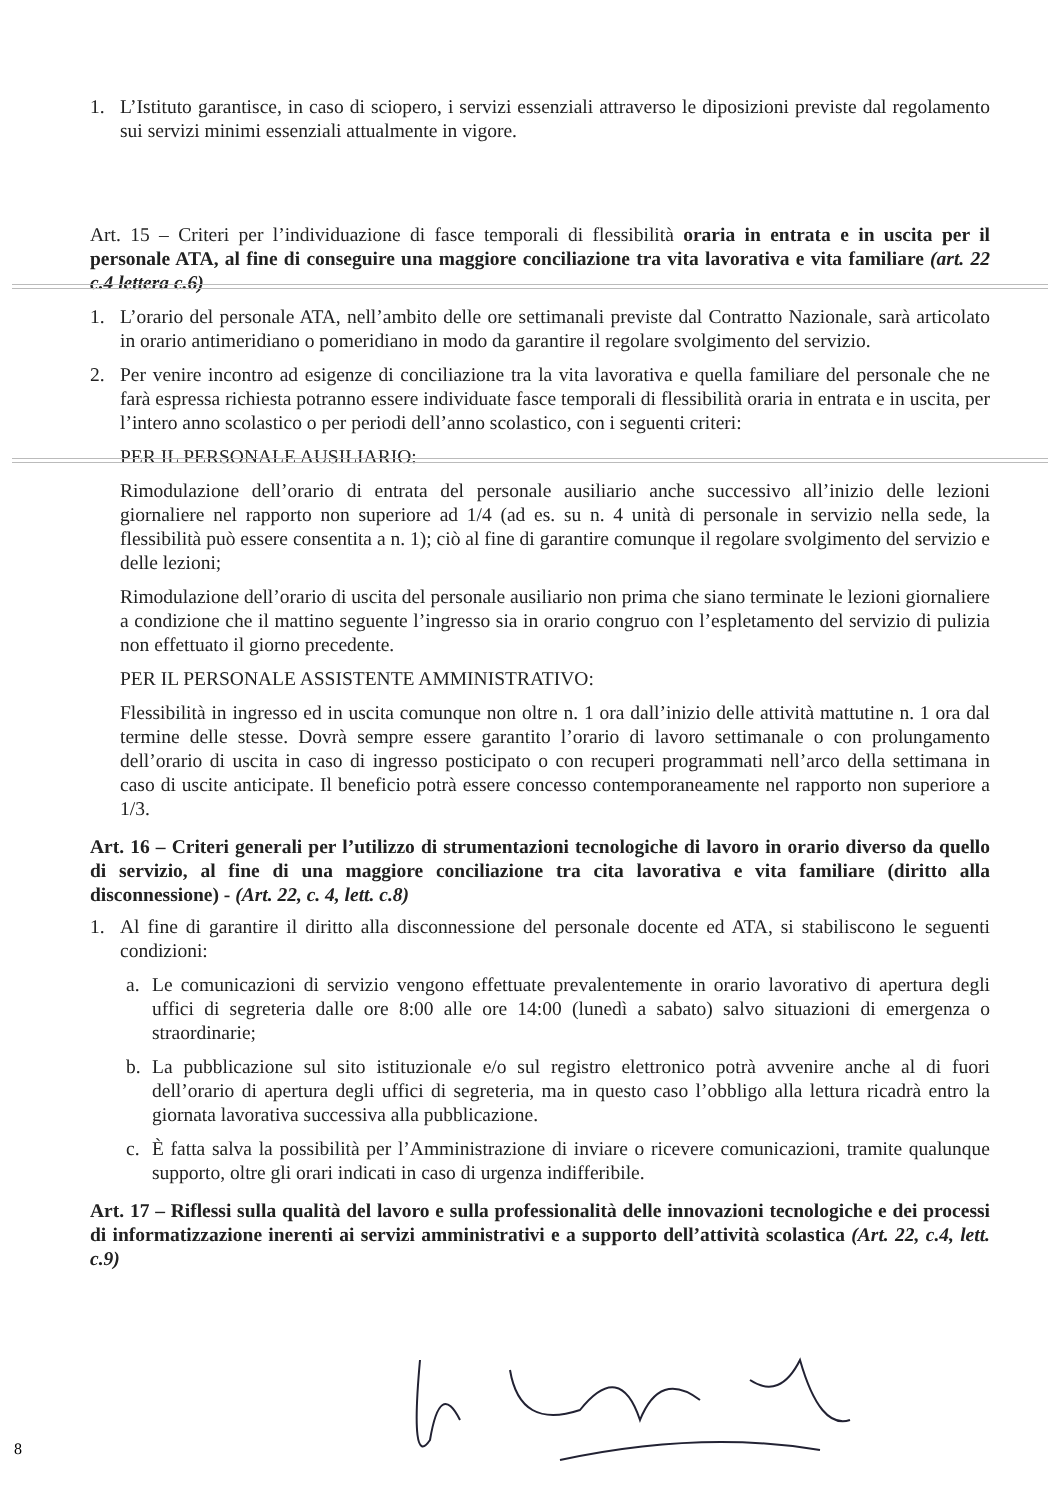1. L’Istituto garantisce, in caso di sciopero, i servizi essenziali attraverso le diposizioni previste dal regolamento sui servizi minimi essenziali attualmente in vigore.
Art. 15 – Criteri per l’individuazione di fasce temporali di flessibilità oraria in entrata e in uscita per il personale ATA, al fine di conseguire una maggiore conciliazione tra vita lavorativa e vita familiare (art. 22 c.4 lettera c.6)
1. L’orario del personale ATA, nell’ambito delle ore settimanali previste dal Contratto Nazionale, sarà articolato in orario antimeridiano o pomeridiano in modo da garantire il regolare svolgimento del servizio.
2. Per venire incontro ad esigenze di conciliazione tra la vita lavorativa e quella familiare del personale che ne farà espressa richiesta potranno essere individuate fasce temporali di flessibilità oraria in entrata e in uscita, per l’intero anno scolastico o per periodi dell’anno scolastico, con i seguenti criteri:
PER IL PERSONALE AUSILIARIO:
Rimodulazione dell’orario di entrata del personale ausiliario anche successivo all’inizio delle lezioni giornaliere nel rapporto non superiore ad 1/4 (ad es. su n. 4 unità di personale in servizio nella sede, la flessibilità può essere consentita a n. 1); ciò al fine di garantire comunque il regolare svolgimento del servizio e delle lezioni;
Rimodulazione dell’orario di uscita del personale ausiliario non prima che siano terminate le lezioni giornaliere a condizione che il mattino seguente l’ingresso sia in orario congruo con l’espletamento del servizio di pulizia non effettuato il giorno precedente.
PER IL PERSONALE ASSISTENTE AMMINISTRATIVO:
Flessibilità in ingresso ed in uscita comunque non oltre n. 1 ora dall’inizio delle attività mattutine n. 1 ora dal termine delle stesse. Dovrà sempre essere garantito l’orario di lavoro settimanale o con prolungamento dell’orario di uscita in caso di ingresso posticipato o con recuperi programmati nell’arco della settimana in caso di uscite anticipate. Il beneficio potrà essere concesso contemporaneamente nel rapporto non superiore a 1/3.
Art. 16 – Criteri generali per l’utilizzo di strumentazioni tecnologiche di lavoro in orario diverso da quello di servizio, al fine di una maggiore conciliazione tra cita lavorativa e vita familiare (diritto alla disconnessione) - (Art. 22, c. 4, lett. c.8)
1. Al fine di garantire il diritto alla disconnessione del personale docente ed ATA, si stabiliscono le seguenti condizioni:
a. Le comunicazioni di servizio vengono effettuate prevalentemente in orario lavorativo di apertura degli uffici di segreteria dalle ore 8:00 alle ore 14:00 (lunedì a sabato) salvo situazioni di emergenza o straordinarie;
b. La pubblicazione sul sito istituzionale e/o sul registro elettronico potrà avvenire anche al di fuori dell’orario di apertura degli uffici di segreteria, ma in questo caso l’obbligo alla lettura ricadrà entro la giornata lavorativa successiva alla pubblicazione.
c. È fatta salva la possibilità per l’Amministrazione di inviare o ricevere comunicazioni, tramite qualunque supporto, oltre gli orari indicati in caso di urgenza indifferibile.
Art. 17 – Riflessi sulla qualità del lavoro e sulla professionalità delle innovazioni tecnologiche e dei processi di informatizzazione inerenti ai servizi amministrativi e a supporto dell’attività scolastica (Art. 22, c.4, lett. c.9)
8